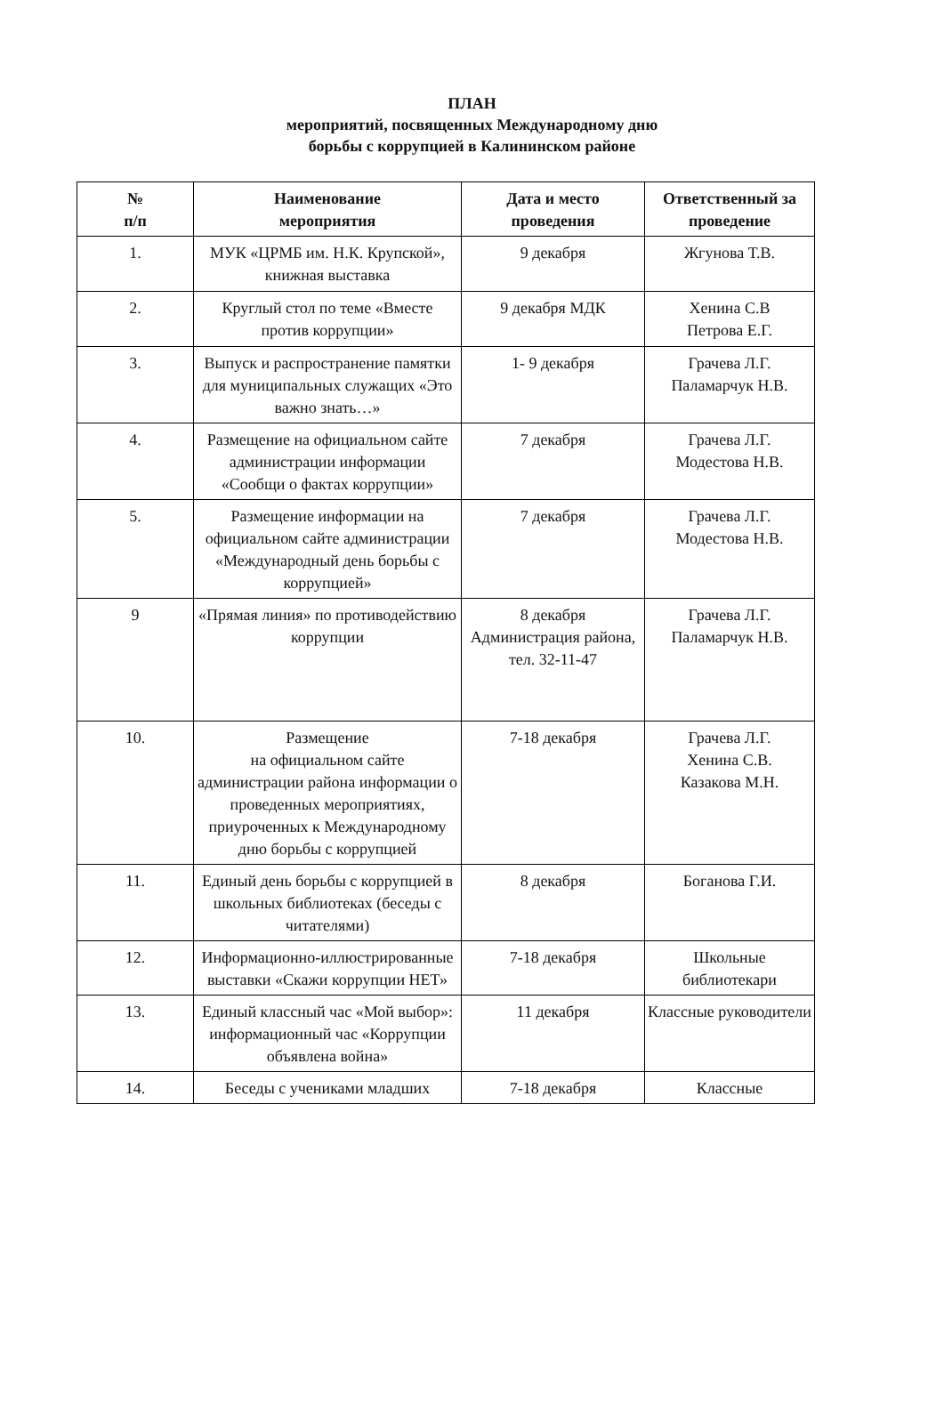ПЛАН
мероприятий, посвященных Международному дню
борьбы с коррупцией в Калининском районе
| № п/п | Наименование мероприятия | Дата и место проведения | Ответственный за проведение |
| --- | --- | --- | --- |
| 1. | МУК «ЦРМБ им. Н.К. Крупской», книжная выставка | 9 декабря | Жгунова Т.В. |
| 2. | Круглый стол по теме «Вместе против коррупции» | 9 декабря МДК | Хенина С.В Петрова Е.Г. |
| 3. | Выпуск и распространение памятки для муниципальных служащих «Это важно знать…» | 1- 9 декабря | Грачева Л.Г. Паламарчук Н.В. |
| 4. | Размещение на официальном сайте администрации информации «Сообщи о фактах коррупции» | 7 декабря | Грачева Л.Г. Модестова Н.В. |
| 5. | Размещение информации на официальном сайте администрации «Международный день борьбы с коррупцией» | 7 декабря | Грачева Л.Г. Модестова Н.В. |
| 9 | «Прямая линия» по противодействию коррупции | 8 декабря Администрация района, тел. 32-11-47 | Грачева Л.Г. Паламарчук Н.В. |
| 10. | Размещение на официальном сайте администрации района информации о проведенных мероприятиях, приуроченных к Международному дню борьбы с коррупцией | 7-18 декабря | Грачева Л.Г. Хенина С.В. Казакова М.Н. |
| 11. | Единый день борьбы с коррупцией в школьных библиотеках (беседы с читателями) | 8 декабря | Боганова Г.И. |
| 12. | Информационно-иллюстрированные выставки «Скажи коррупции НЕТ» | 7-18 декабря | Школьные библиотекари |
| 13. | Единый классный час «Мой выбор»: информационный час «Коррупции объявлена война» | 11 декабря | Классные руководители |
| 14. | Беседы с учениками младших | 7-18 декабря | Классные |